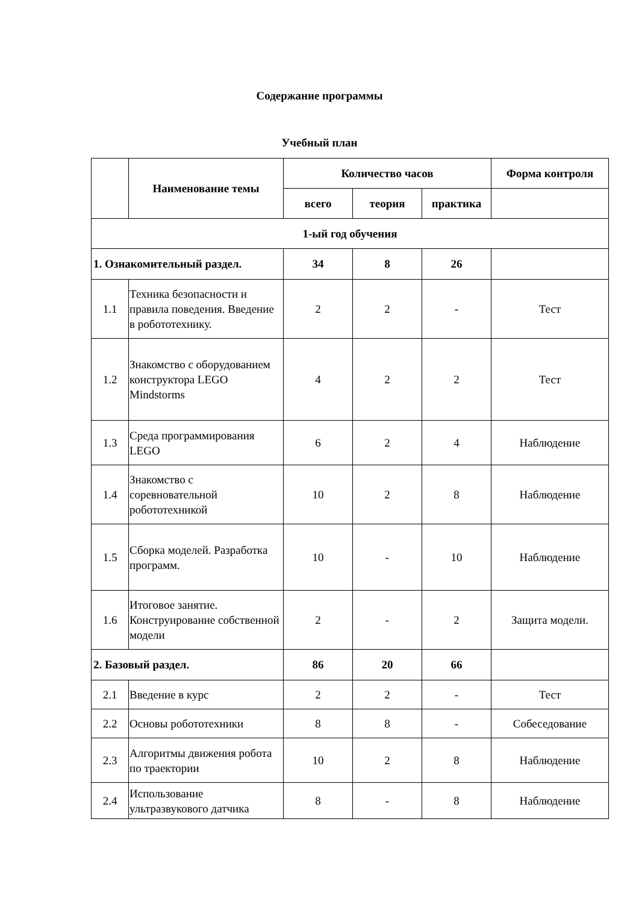Содержание программы
Учебный план
| | Наименование темы | Количество часов | | | Форма контроля |
| --- | --- | --- | --- | --- | --- |
| | | всего | теория | практика | |
| 1-ый год обучения | | | | | |
| 1. Ознакомительный раздел. | | 34 | 8 | 26 | |
| 1.1 | Техника безопасности и правила поведения. Введение в робототехнику. | 2 | 2 | - | Тест |
| 1.2 | Знакомство с оборудованием конструктора LEGO Mindstorms | 4 | 2 | 2 | Тест |
| 1.3 | Среда программирования LEGO | 6 | 2 | 4 | Наблюдение |
| 1.4 | Знакомство с соревновательной робототехникой | 10 | 2 | 8 | Наблюдение |
| 1.5 | Сборка моделей. Разработка программ. | 10 | - | 10 | Наблюдение |
| 1.6 | Итоговое занятие. Конструирование собственной модели | 2 | - | 2 | Защита модели. |
| 2. Базовый раздел. | | 86 | 20 | 66 | |
| 2.1 | Введение в курс | 2 | 2 | - | Тест |
| 2.2 | Основы робототехники | 8 | 8 | - | Собеседование |
| 2.3 | Алгоритмы движения робота по траектории | 10 | 2 | 8 | Наблюдение |
| 2.4 | Использование ультразвукового датчика | 8 | - | 8 | Наблюдение |